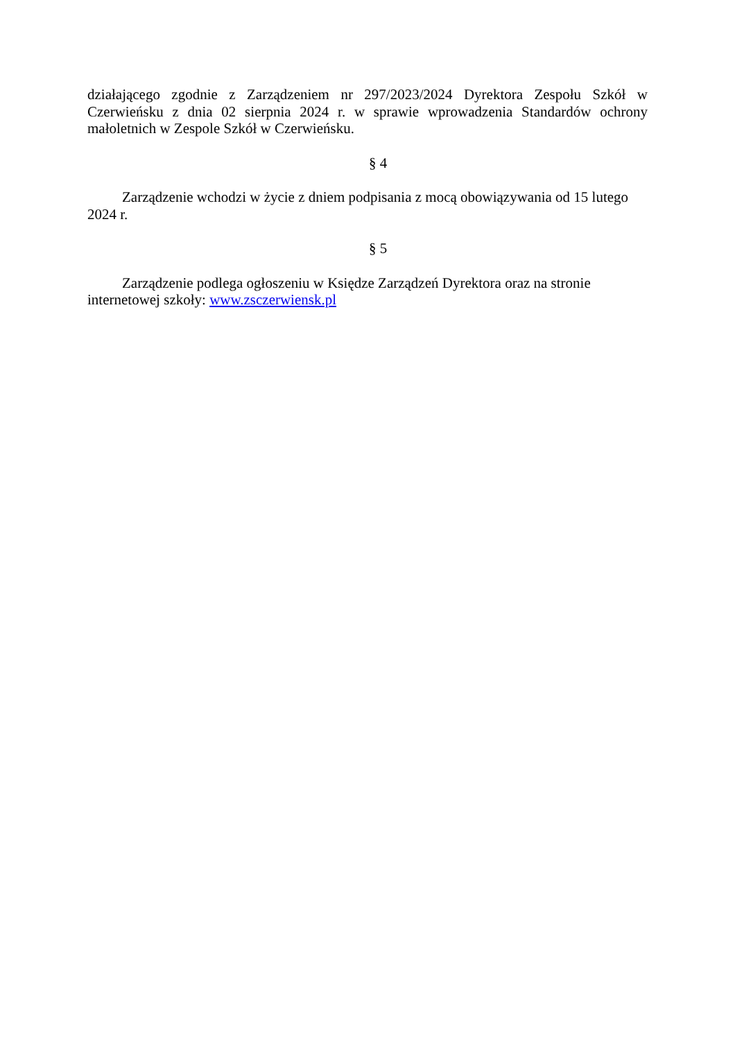działającego zgodnie z Zarządzeniem nr 297/2023/2024 Dyrektora Zespołu Szkół w Czerwieńsku z dnia 02 sierpnia 2024 r. w sprawie wprowadzenia Standardów ochrony małoletnich w Zespole Szkół w Czerwieńsku.
§ 4
Zarządzenie wchodzi w życie z dniem podpisania z mocą obowiązywania od 15 lutego 2024 r.
§ 5
Zarządzenie podlega ogłoszeniu w Księdze Zarządzeń Dyrektora oraz na stronie
internetowej szkoły: www.zsczerwiensk.pl